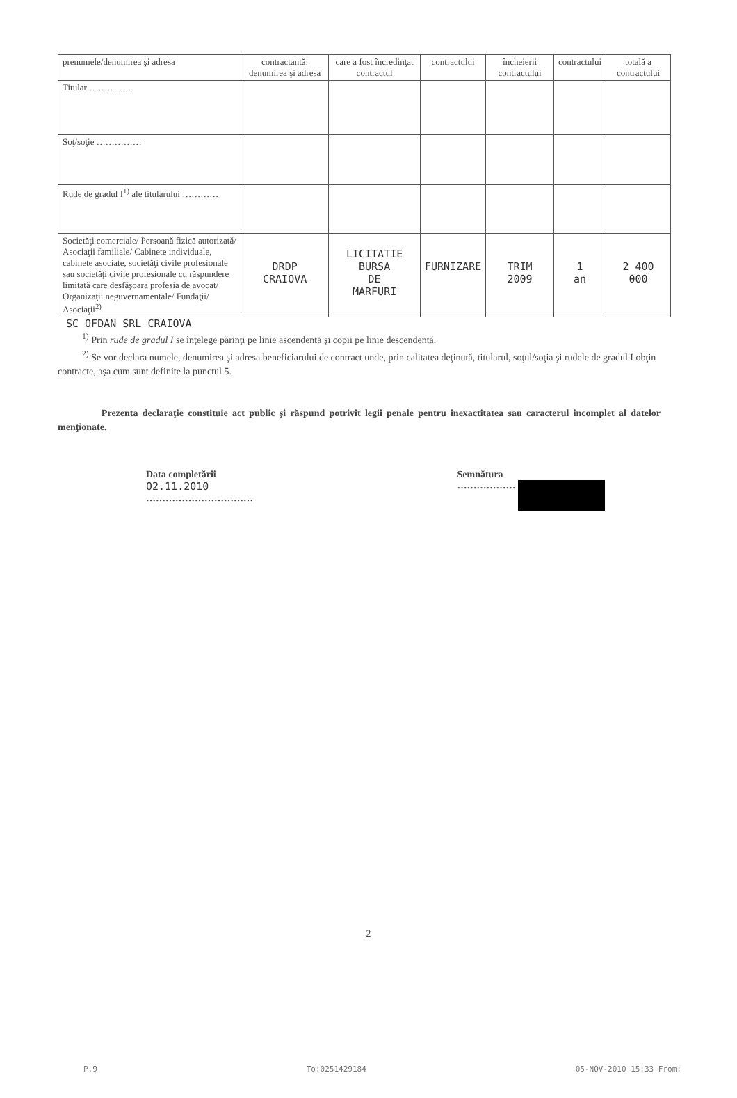| prenumele/denumirea şi adresa | contractantă: denumirea şi adresa | care a fost încredinţat contractul | contractului | încheierii contractului | contractului | totală a contractului |
| Titular …………… | | | | | | |
| Soţ/soţie …………… | | | | | | |
| Rude de gradul I<sup>1)</sup> ale titularului ………… | | | | | | |
| Societăţi comerciale/ Persoană fizică autorizată/ Asociaţii familiale/ Cabinete individuale, cabinete asociate, societăţi civile profesionale sau societăţi civile profesionale cu răspundere limitată care desfăşoară profesia de avocat/ Organizaţii neguvernamentale/ Fundaţii/ Asociaţii<sup>2)</sup> | DRDP CRAIOVA | LICITATIE BURSA DE MARFURI | FURNIZARE | TRIM 2009 | 1 an | 2 400 000 |
SC OFDAN SRL CRAIOVA
<sup>1)</sup> Prin rude de gradul I se înţelege părinţi pe linie ascendentă şi copii pe linie descendentă.
<sup>2)</sup> Se vor declara numele, denumirea şi adresa beneficiarului de contract unde, prin calitatea deţinută, titularul, soţul/soţia şi rudele de gradul I obţin contracte, aşa cum sunt definite la punctul 5.
Prezenta declaraţie constituie act public şi răspund potrivit legii penale pentru inexactitatea sau caracterul incomplet al datelor menţionate.
Data completării
02.11.2010
……………………………
Semnătura
………………
2
P.9 To:0251429184 05-NOV-2010 15:33 From: